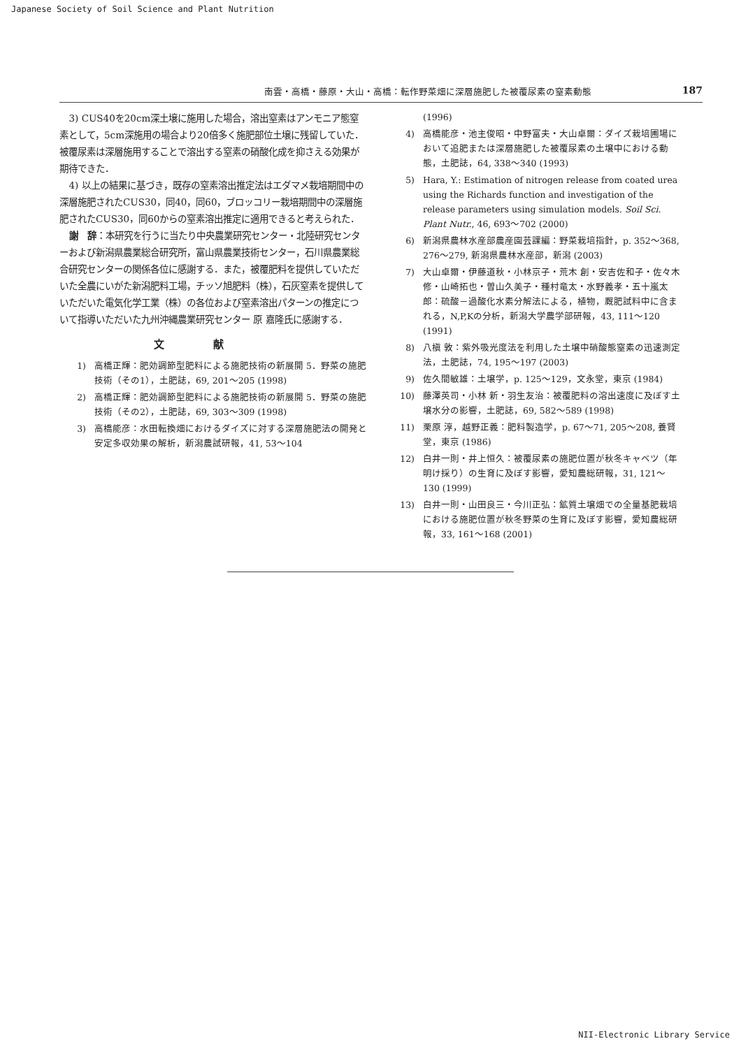Japanese Society of Soil Science and Plant Nutrition
南雲・高橋・藤原・大山・高橋：転作野菜畑に深層施肥した被覆尿素の窒素動態 187
3) CUS40を20cm深土壌に施用した場合，溶出窒素はアンモニア態窒素として，5cm深施用の場合より20倍多く施肥部位土壌に残留していた．被覆尿素は深層施用することで溶出する窒素の硝酸化成を抑さえる効果が期待できた．
4) 以上の結果に基づき，既存の窒素溶出推定法はエダマメ栽培期間中の深層施肥されたCUS30，同40，同60，ブロッコリー栽培期間中の深層施肥されたCUS30，同60からの窒素溶出推定に適用できると考えられた．
謝　辞：本研究を行うに当たり中央農業研究センター・北陸研究センターおよび新潟県農業総合研究所，富山県農業技術センター，石川県農業総合研究センターの関係各位に感謝する．また，被覆肥料を提供していただいた全農にいがた新潟肥料工場，チッソ旭肥料（株），石灰窒素を提供していただいた電気化学工業（株）の各位および窒素溶出パターンの推定について指導いただいた九州沖縄農業研究センター 原 嘉隆氏に感謝する．
文献
1) 高橋正輝：肥効調節型肥料による施肥技術の新展開 5．野菜の施肥技術（その1），土肥誌，69, 201〜205 (1998)
2) 高橋正輝：肥効調節型肥料による施肥技術の新展開 5．野菜の施肥技術（その2），土肥誌，69, 303〜309 (1998)
3) 高橋能彦：水田転換畑におけるダイズに対する深層施肥法の開発と安定多収効果の解析，新潟農試研報，41, 53〜104
(1996)
4) 高橋能彦・池主俊昭・中野富夫・大山卓爾：ダイズ栽培圃場において追肥または深層施肥した被覆尿素の土壌中における動態，土肥誌，64, 338〜340 (1993)
5) Hara, Y.: Estimation of nitrogen release from coated urea using the Richards function and investigation of the release parameters using simulation models. Soil Sci. Plant Nutr., 46, 693〜702 (2000)
6) 新潟県農林水産部農産園芸課編：野菜栽培指針，p. 352〜368, 276〜279, 新潟県農林水産部，新潟 (2003)
7) 大山卓爾・伊藤道秋・小林京子・荒木 創・安吉佐和子・佐々木 修・山崎拓也・曽山久美子・種村竜太・水野義孝・五十嵐太郎：硫酸－過酸化水素分解法による，植物，厩肥試料中に含まれる，N,P,Kの分析，新潟大学農学部研報，43, 111〜120 (1991)
8) 八槇 敦：紫外吸光度法を利用した土壌中硝酸態窒素の迅速測定法，土肥誌，74, 195〜197 (2003)
9) 佐久間敏雄：土壌学，p. 125〜129，文永堂，東京 (1984)
10) 藤澤英司・小林 新・羽生友治：被覆肥料の溶出速度に及ぼす土壌水分の影響，土肥誌，69, 582〜589 (1998)
11) 栗原 淳，越野正義：肥料製造学，p. 67〜71, 205〜208, 養賢堂，東京 (1986)
12) 白井一則・井上恒久：被覆尿素の施肥位置が秋冬キャベツ（年明け採り）の生育に及ぼす影響，愛知農総研報，31, 121〜130 (1999)
13) 白井一則・山田良三・今川正弘：鉱質土壌畑での全量基肥栽培における施肥位置が秋冬野菜の生育に及ぼす影響，愛知農総研報，33, 161〜168 (2001)
NII-Electronic Library Service